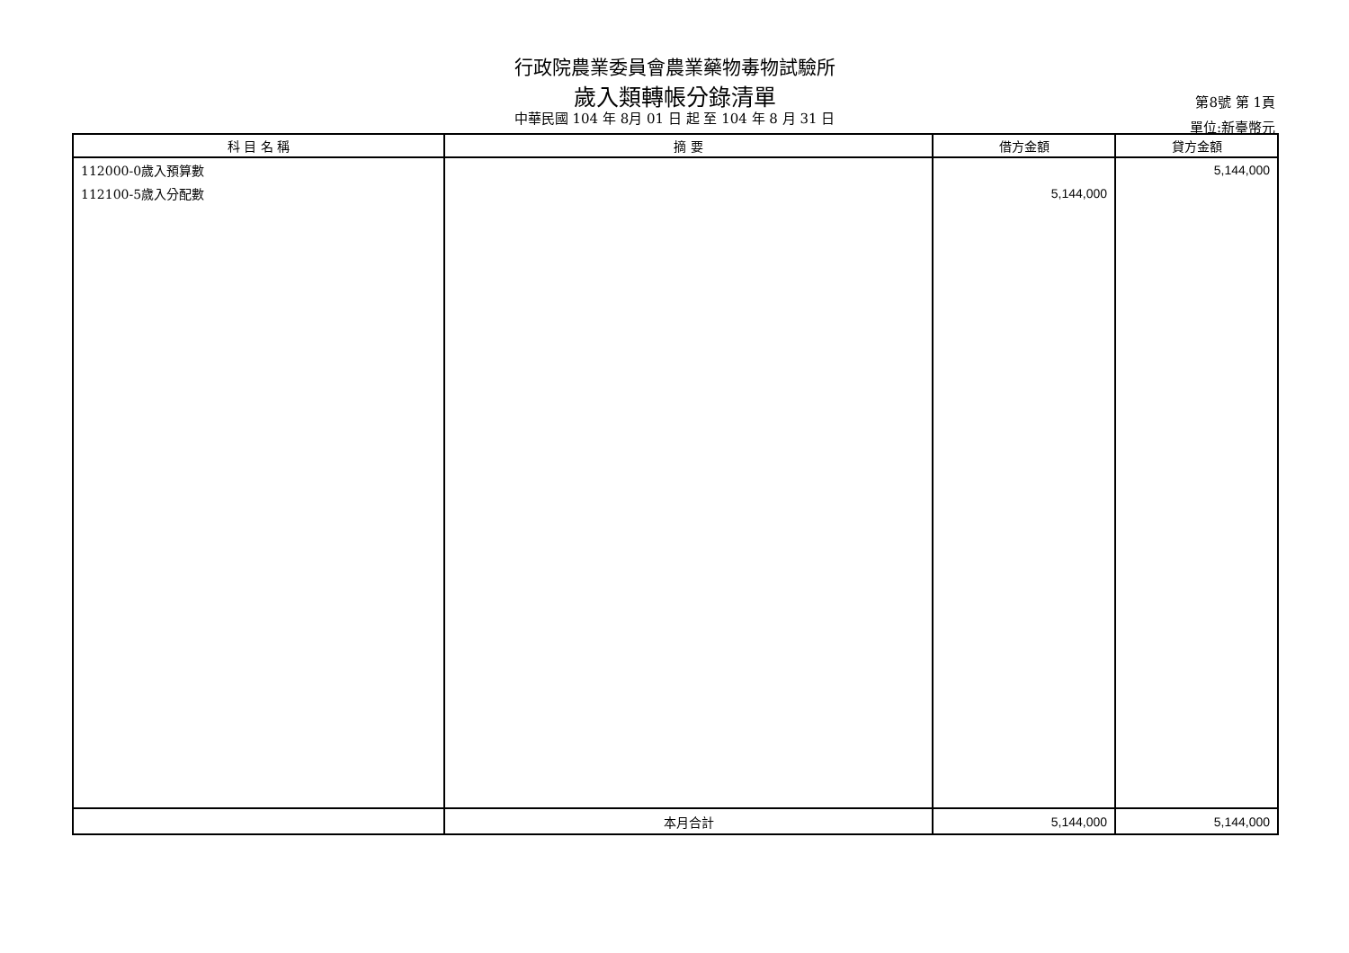行政院農業委員會農業藥物毒物試驗所
歲入類轉帳分錄清單
中華民國 104 年 8月 01 日 起 至 104 年 8 月 31 日
第8號 第 1頁
單位:新臺幣元
| 科 目 名 稱 | 摘 要 | 借方金額 | 貸方金額 |
| --- | --- | --- | --- |
| 112000-0歲入預算數 | | | 5,144,000 |
| 112100-5歲入分配數 | | 5,144,000 | |
| | 本月合計 | 5,144,000 | 5,144,000 |